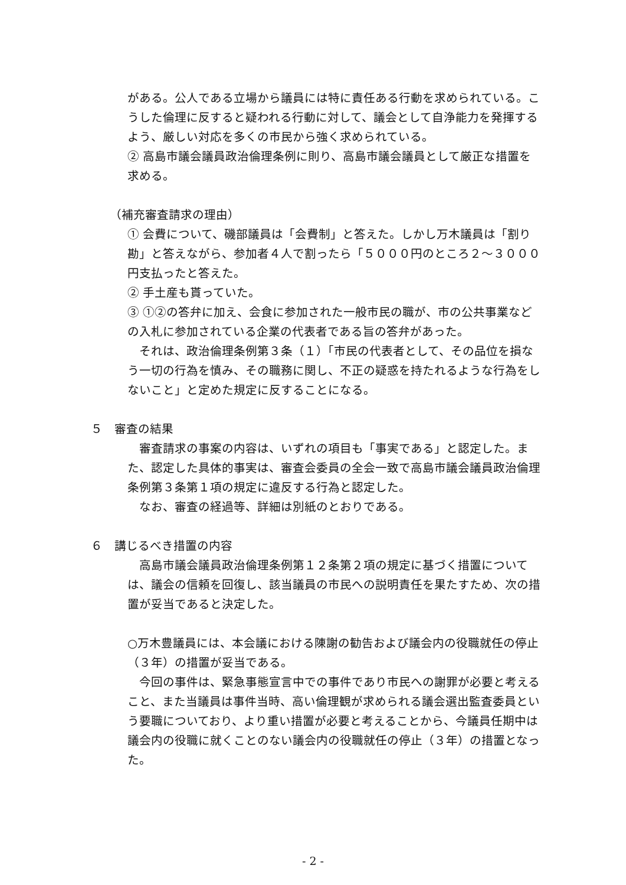がある。公人である立場から議員には特に責任ある行動を求められている。こうした倫理に反すると疑われる行動に対して、議会として自浄能力を発揮するよう、厳しい対応を多くの市民から強く求められている。
② 高島市議会議員政治倫理条例に則り、高島市議会議員として厳正な措置を求める。
（補充審査請求の理由）
① 会費について、磯部議員は「会費制」と答えた。しかし万木議員は「割り勘」と答えながら、参加者４人で割ったら「５０００円のところ２～３０００円支払ったと答えた。
② 手土産も貰っていた。
③ ①②の答弁に加え、会食に参加された一般市民の職が、市の公共事業などの入札に参加されている企業の代表者である旨の答弁があった。
　それは、政治倫理条例第３条（１）「市民の代表者として、その品位を損なう一切の行為を慎み、その職務に関し、不正の疑惑を持たれるような行為をしないこと」と定めた規定に反することになる。
５　審査の結果
　審査請求の事案の内容は、いずれの項目も「事実である」と認定した。また、認定した具体的事実は、審査会委員の全会一致で高島市議会議員政治倫理条例第３条第１項の規定に違反する行為と認定した。
　なお、審査の経過等、詳細は別紙のとおりである。
６　講じるべき措置の内容
　高島市議会議員政治倫理条例第１２条第２項の規定に基づく措置については、議会の信頼を回復し、該当議員の市民への説明責任を果たすため、次の措置が妥当であると決定した。
○万木豊議員には、本会議における陳謝の勧告および議会内の役職就任の停止（３年）の措置が妥当である。
　今回の事件は、緊急事態宣言中での事件であり市民への謝罪が必要と考えること、また当議員は事件当時、高い倫理観が求められる議会選出監査委員という要職についており、より重い措置が必要と考えることから、今議員任期中は議会内の役職に就くことのない議会内の役職就任の停止（３年）の措置となった。
- 2 -